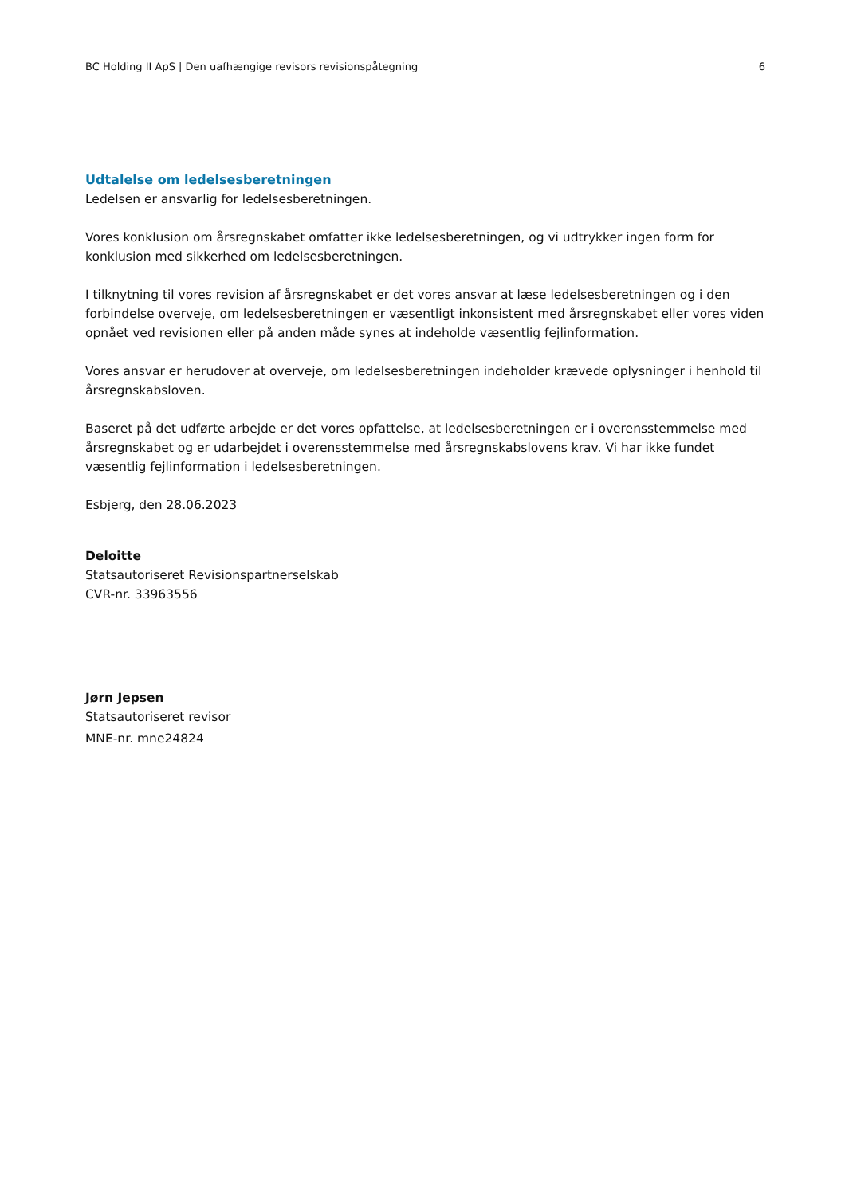BC Holding II ApS | Den uafhængige revisors revisionspåtegning 6
Udtalelse om ledelsesberetningen
Ledelsen er ansvarlig for ledelsesberetningen.
Vores konklusion om årsregnskabet omfatter ikke ledelsesberetningen, og vi udtrykker ingen form for konklusion med sikkerhed om ledelsesberetningen.
I tilknytning til vores revision af årsregnskabet er det vores ansvar at læse ledelsesberetningen og i den forbindelse overveje, om ledelsesberetningen er væsentligt inkonsistent med årsregnskabet eller vores viden opnået ved revisionen eller på anden måde synes at indeholde væsentlig fejlinformation.
Vores ansvar er herudover at overveje, om ledelsesberetningen indeholder krævede oplysninger i henhold til årsregnskabsloven.
Baseret på det udførte arbejde er det vores opfattelse, at ledelsesberetningen er i overensstemmelse med årsregnskabet og er udarbejdet i overensstemmelse med årsregnskabslovens krav. Vi har ikke fundet væsentlig fejlinformation i ledelsesberetningen.
Esbjerg, den 28.06.2023
Deloitte
Statsautoriseret Revisionspartnerselskab
CVR-nr. 33963556
Jørn Jepsen
Statsautoriseret revisor
MNE-nr. mne24824